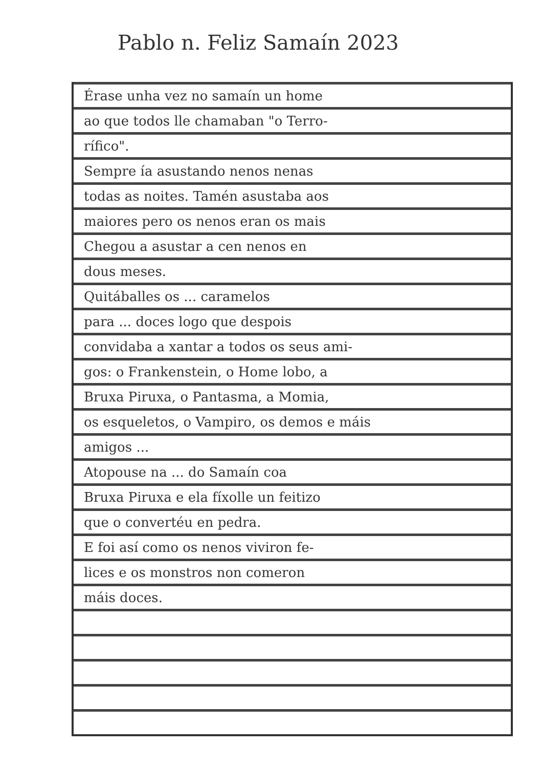Pablo n. Feliz Samaín 2023
Érase unha vez no samaín un home
ao que todos lle chamaban "o Terro-
rífico".
Sempre ía asustando nenos nenas
todas as noites. Tamén asustaba aos
maiores pero os nenos eran os mais
Chegou a asustar a cen nenos en
dous meses.
Quitáballes os ... caramelos
para ... doces logo que despois
convidaba a xantar a todos os seus ami-
gos: o Frankenstein, o Home lobo, a
Bruxa Piruxa, o Pantasma, a Momia,
os esqueletos, o Vampiro, os demos e máis
amigos ...
Atopouse na ... do Samaín coa
Bruxa Piruxa e ela fíxolle un feitizo
que o convertéu en pedra.
E foi así como os nenos viviron fe-
lices e os monstros non comeron
máis doces.